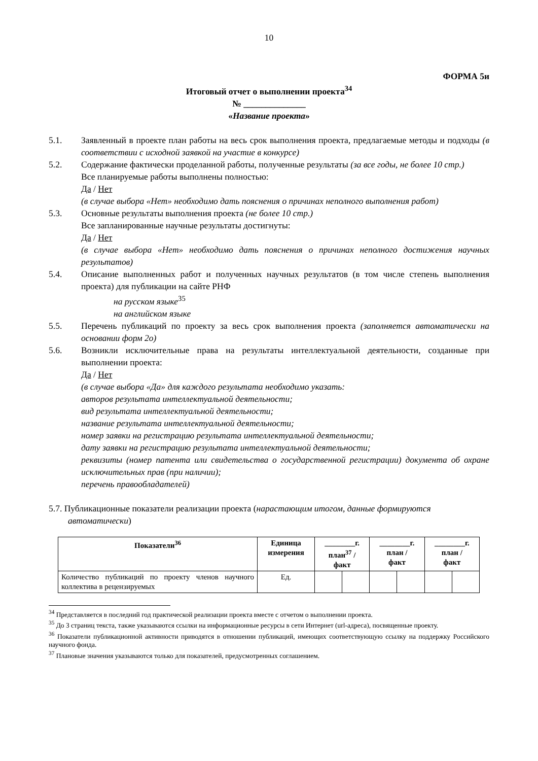10
ФОРМА 5и
Итоговый отчет о выполнении проекта<sup>34</sup>
№ ______________
«Название проекта»
5.1. Заявленный в проекте план работы на весь срок выполнения проекта, предлагаемые методы и подходы (в соответствии с исходной заявкой на участие в конкурсе)
5.2. Содержание фактически проделанной работы, полученные результаты (за все годы, не более 10 стр.)
Все планируемые работы выполнены полностью:
Да / Нет
(в случае выбора «Нет» необходимо дать пояснения о причинах неполного выполнения работ)
5.3. Основные результаты выполнения проекта (не более 10 стр.)
Все запланированные научные результаты достигнуты:
Да / Нет
(в случае выбора «Нет» необходимо дать пояснения о причинах неполного достижения научных результатов)
5.4. Описание выполненных работ и полученных научных результатов (в том числе степень выполнения проекта) для публикации на сайте РНФ
на русском языке<sup>35</sup>
на английском языке
5.5. Перечень публикаций по проекту за весь срок выполнения проекта (заполняется автоматически на основании форм 2о)
5.6. Возникли исключительные права на результаты интеллектуальной деятельности, созданные при выполнении проекта:
Да / Нет
(в случае выбора «Да» для каждого результата необходимо указать:
авторов результата интеллектуальной деятельности;
вид результата интеллектуальной деятельности;
название результата интеллектуальной деятельности;
номер заявки на регистрацию результата интеллектуальной деятельности;
дату заявки на регистрацию результата интеллектуальной деятельности;
реквизиты (номер патента или свидетельства о государственной регистрации) документа об охране исключительных прав (при наличии);
перечень правообладателей)
5.7. Публикационные показатели реализации проекта (нарастающим итогом, данные формируются автоматически)
| Показатели<sup>36</sup> | Единица измерения | ________г. план<sup>37</sup> / факт | | ________г. план / факт | | ________г. план / факт | |
| --- | --- | --- | --- | --- | --- | --- | --- |
| Количество публикаций по проекту членов научного коллектива в рецензируемых | Ед. | | | | | | |
<sup>34</sup> Представляется в последний год практической реализации проекта вместе с отчетом о выполнении проекта.
<sup>35</sup> До 3 страниц текста, также указываются ссылки на информационные ресурсы в сети Интернет (url-адреса), посвященные проекту.
<sup>36</sup> Показатели публикационной активности приводятся в отношении публикаций, имеющих соответствующую ссылку на поддержку Российского научного фонда.
<sup>37</sup> Плановые значения указываются только для показателей, предусмотренных соглашением.